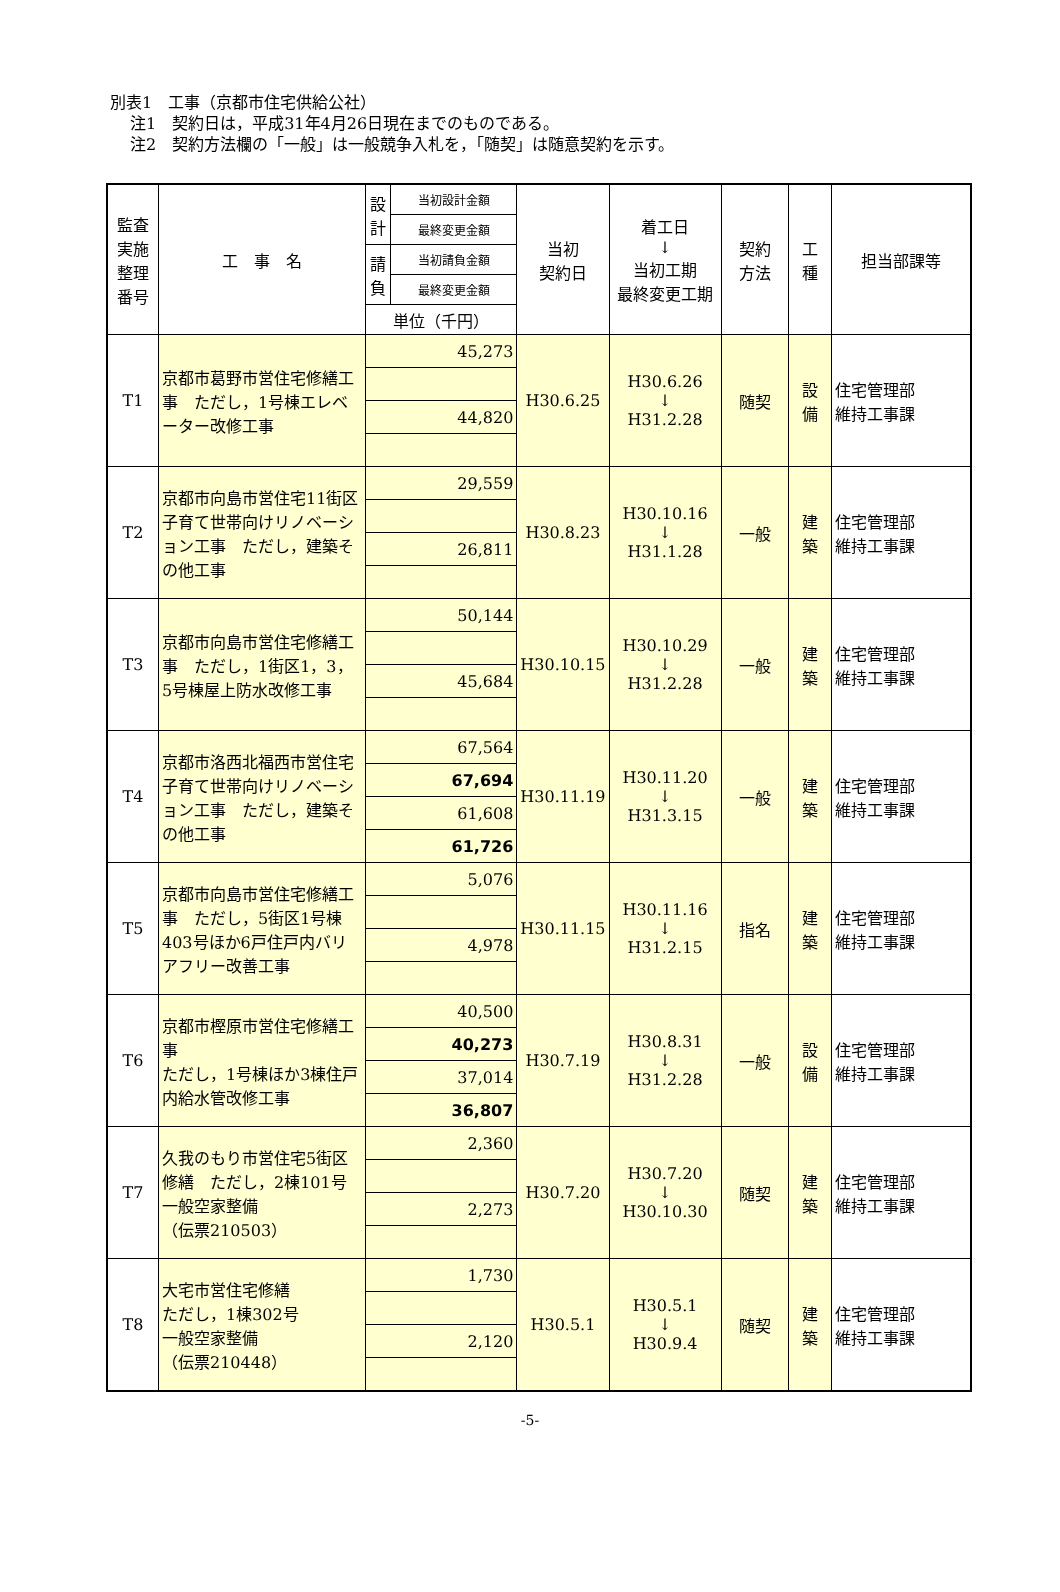別表1　工事（京都市住宅供給公社）
注1　契約日は，平成31年4月26日現在までのものである。
注2　契約方法欄の「一般」は一般競争入札を，「随契」は随意契約を示す。
| 監査 実施 整理 番号 | 工 事 名 | 設 計 | 当初設計金額 | 当初 契約日 | 着工日 ↓ 当初工期 最終変更工期 | 契約 方法 | 工 種 | 担当部課等 |
| --- | --- | --- | --- | --- | --- | --- | --- | --- |
| | | | 最終変更金額 | | | | | |
| | | 請 負 | 当初請負金額 | | | | | |
| | | | 最終変更金額 | | | | | |
| | | 単位（千円） | | | | | | |
| T1 | 京都市葛野市営住宅修繕工事 ただし，1号棟エレベーター改修工事 | 45,273 | | H30.6.25 | H30.6.26 ↓ H31.2.28 | 随契 | 設 備 | 住宅管理部 維持工事課 |
| | | 44,820 | | | | | | |
| T2 | 京都市向島市営住宅11街区子育て世帯向けリノベーション工事 ただし，建築その他工事 | 29,559 | | H30.8.23 | H30.10.16 ↓ H31.1.28 | 一般 | 建 築 | 住宅管理部 維持工事課 |
| | | 26,811 | | | | | | |
| T3 | 京都市向島市営住宅修繕工事 ただし，1街区1，3，5号棟屋上防水改修工事 | 50,144 | | H30.10.15 | H30.10.29 ↓ H31.2.28 | 一般 | 建 築 | 住宅管理部 維持工事課 |
| | | 45,684 | | | | | | |
| T4 | 京都市洛西北福西市営住宅子育て世帯向けリノベーション工事 ただし，建築その他工事 | 67,564 | | H30.11.19 | H30.11.20 ↓ H31.3.15 | 一般 | 建 築 | 住宅管理部 維持工事課 |
| | | 67,694 | | | | | | |
| | | 61,608 | | | | | | |
| | | 61,726 | | | | | | |
| T5 | 京都市向島市営住宅修繕工事 ただし，5街区1号棟403号ほか6戸住戸内バリアフリー改善工事 | 5,076 | | H30.11.15 | H30.11.16 ↓ H31.2.15 | 指名 | 建 築 | 住宅管理部 維持工事課 |
| | | 4,978 | | | | | | |
| T6 | 京都市樫原市営住宅修繕工事 ただし，1号棟ほか3棟住戸内給水管改修工事 | 40,500 | | H30.7.19 | H30.8.31 ↓ H31.2.28 | 一般 | 設 備 | 住宅管理部 維持工事課 |
| | | 40,273 | | | | | | |
| | | 37,014 | | | | | | |
| | | 36,807 | | | | | | |
| T7 | 久我のもり市営住宅5街区修繕 ただし，2棟101号 一般空家整備 （伝票210503） | 2,360 | | H30.7.20 | H30.7.20 ↓ H30.10.30 | 随契 | 建 築 | 住宅管理部 維持工事課 |
| | | 2,273 | | | | | | |
| T8 | 大宅市営住宅修繕 ただし，1棟302号 一般空家整備 （伝票210448） | 1,730 | | H30.5.1 | H30.5.1 ↓ H30.9.4 | 随契 | 建 築 | 住宅管理部 維持工事課 |
| | | 2,120 | | | | | | |
-5-